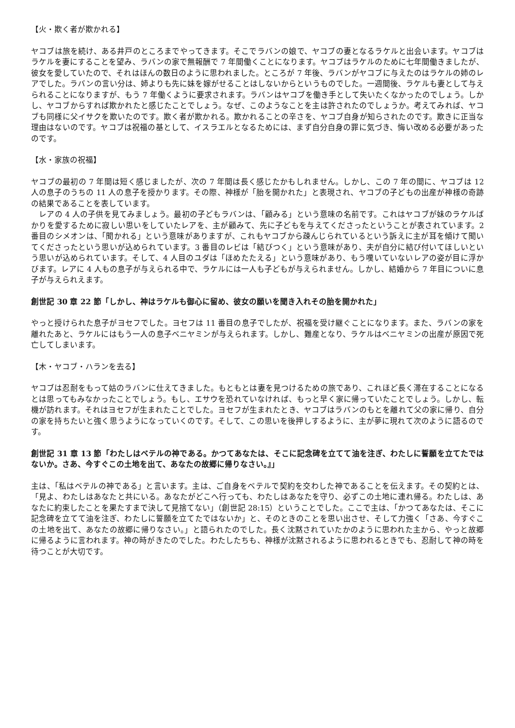【火・欺く者が欺かれる】
ヤコブは旅を続け、ある井戸のところまでやってきます。そこでラバンの娘で、ヤコブの妻となるラケルと出会います。ヤコブはラケルを妻にすることを望み、ラバンの家で無報酬で 7 年間働くことになります。ヤコブはラケルのために七年間働きましたが、彼女を愛していたので、それはほんの数日のように思われました。ところが 7 年後、ラバンがヤコブに与えたのはラケルの姉のレアでした。ラバンの言い分は、姉よりも先に妹を嫁がせることはしないからというものでした。一週間後、ラケルも妻として与えられることになりますが、もう 7 年働くように要求されます。ラバンはヤコブを働き手として失いたくなかったのでしょう。しかし、ヤコブからすれば欺かれたと感じたことでしょう。なぜ、このようなことを主は許されたのでしょうか。考えてみれば、ヤコブも同様に父イサクを欺いたのです。欺く者が欺かれる。欺かれることの辛さを、ヤコブ自身が知らされたのです。欺きに正当な理由はないのです。ヤコブは祝福の基として、イスラエルとなるためには、まず自分自身の罪に気づき、悔い改める必要があったのです。
【水・家族の祝福】
ヤコブの最初の 7 年間は短く感じましたが、次の 7 年間は長く感じたかもしれません。しかし、この 7 年の間に、ヤコブは 12 人の息子のうちの 11 人の息子を授かります。その際、神様が「胎を開かれた」と表現され、ヤコブの子どもの出産が神様の奇跡の結果であることを表しています。
　レアの 4 人の子供を見てみましょう。最初の子どもラバンは、「顧みる」という意味の名前です。これはヤコブが妹のラケルばかりを愛するために寂しい思いをしていたレアを、主が顧みて、先に子どもを与えてくださったということが表されています。2 番目のシメオンは、「聞かれる」という意味がありますが、これもヤコブから疎んじられているという訴えに主が耳を傾けて聞いてくださったという思いが込められています。3 番目のレビは「結びつく」という意味があり、夫が自分に結び付いてほしいという思いが込められています。そして、4 人目のユダは「ほめたたえる」という意味があり、もう嘆いていないレアの姿が目に浮かびます。レアに 4 人もの息子が与えられる中で、ラケルには一人も子どもが与えられません。しかし、結婚から 7 年目についに息子が与えられえます。
創世記 30 章 22 節「しかし、神はラケルも御心に留め、彼女の願いを聞き入れその胎を開かれた」
やっと授けられた息子がヨセフでした。ヨセフは 11 番目の息子でしたが、祝福を受け継ぐことになります。また、ラバンの家を離れたあと、ラケルにはもう一人の息子ベニヤミンが与えられます。しかし、難産となり、ラケルはベニヤミンの出産が原因で死亡してしまいます。
【木・ヤコブ・ハランを去る】
ヤコブは忍耐をもって姑のラバンに仕えてきました。もともとは妻を見つけるための旅であり、これほど長く滞在することになるとは思ってもみなかったことでしょう。もし、エサウを恐れていなければ、もっと早く家に帰っていたことでしょう。しかし、転機が訪れます。それはヨセフが生まれたことでした。ヨセフが生まれたとき、ヤコブはラバンのもとを離れて父の家に帰り、自分の家を持ちたいと強く思うようになっていくのです。そして、この思いを後押しするように、主が夢に現れて次のように語るのです。
創世記 31 章 13 節「わたしはベテルの神である。かつてあなたは、そこに記念碑を立てて油を注ぎ、わたしに誓願を立てたではないか。さあ、今すぐこの土地を出て、あなたの故郷に帰りなさい。』」
主は、「私はベテルの神である」と言います。主は、ご自身をベテルで契約を交わした神であることを伝えます。その契約とは、「見よ、わたしはあなたと共にいる。あなたがどこへ行っても、わたしはあなたを守り、必ずこの土地に連れ帰る。わたしは、あなたに約束したことを果たすまで決して見捨てない」（創世記 28:15）ということでした。ここで主は、「かつてあなたは、そこに記念碑を立てて油を注ぎ、わたしに誓願を立てたではないか」と、そのときのことを思い出させ、そして力強く「さあ、今すぐこの土地を出て、あなたの故郷に帰りなさい。」と語られたのでした。長く沈黙されていたかのように思われた主から、やっと故郷に帰るように言われます。神の時がきたのでした。わたしたちも、神様が沈黙されるように思われるときでも、忍耐して神の時を待つことが大切です。